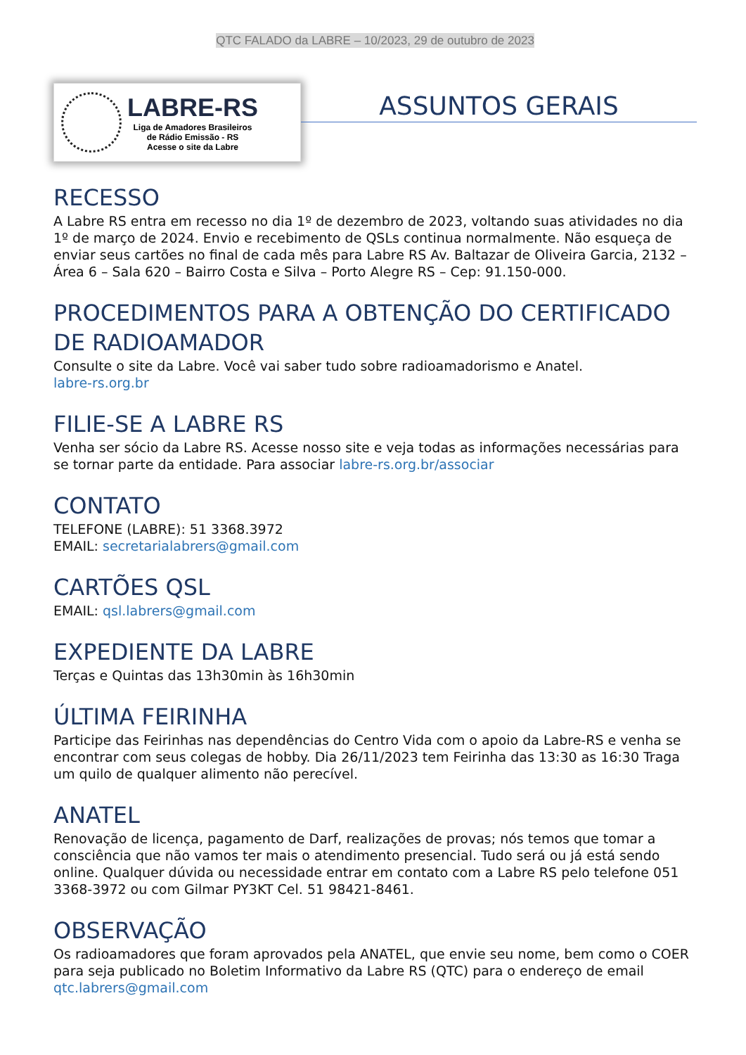QTC FALADO da LABRE – 10/2023, 29 de outubro de 2023
LABRE-RS
Liga de Amadores Brasileiros
de Rádio Emissão - RS
Acesse o site da Labre
ASSUNTOS GERAIS
RECESSO
A Labre RS entra em recesso no dia 1º de dezembro de 2023, voltando suas atividades no dia 1º de março de 2024. Envio e recebimento de QSLs continua normalmente. Não esqueça de enviar seus cartões no final de cada mês para Labre RS Av. Baltazar de Oliveira Garcia, 2132 – Área 6 – Sala 620 – Bairro Costa e Silva – Porto Alegre RS – Cep: 91.150-000.
PROCEDIMENTOS PARA A OBTENÇÃO DO CERTIFICADO DE RADIOAMADOR
Consulte o site da Labre. Você vai saber tudo sobre radioamadorismo e Anatel.
labre-rs.org.br
FILIE-SE A LABRE RS
Venha ser sócio da Labre RS. Acesse nosso site e veja todas as informações necessárias para se tornar parte da entidade. Para associar labre-rs.org.br/associar
CONTATO
TELEFONE (LABRE): 51 3368.3972
EMAIL: secretarialabrers@gmail.com
CARTÕES QSL
EMAIL: qsl.labrers@gmail.com
EXPEDIENTE DA LABRE
Terças e Quintas das 13h30min às 16h30min
ÚLTIMA FEIRINHA
Participe das Feirinhas nas dependências do Centro Vida com o apoio da Labre-RS e venha se encontrar com seus colegas de hobby. Dia 26/11/2023 tem Feirinha das 13:30 as 16:30 Traga um quilo de qualquer alimento não perecível.
ANATEL
Renovação de licença, pagamento de Darf, realizações de provas; nós temos que tomar a consciência que não vamos ter mais o atendimento presencial. Tudo será ou já está sendo online. Qualquer dúvida ou necessidade entrar em contato com a Labre RS pelo telefone 051 3368-3972 ou com Gilmar PY3KT Cel. 51 98421-8461.
OBSERVAÇÃO
Os radioamadores que foram aprovados pela ANATEL, que envie seu nome, bem como o COER para seja publicado no Boletim Informativo da Labre RS (QTC) para o endereço de email qtc.labrers@gmail.com